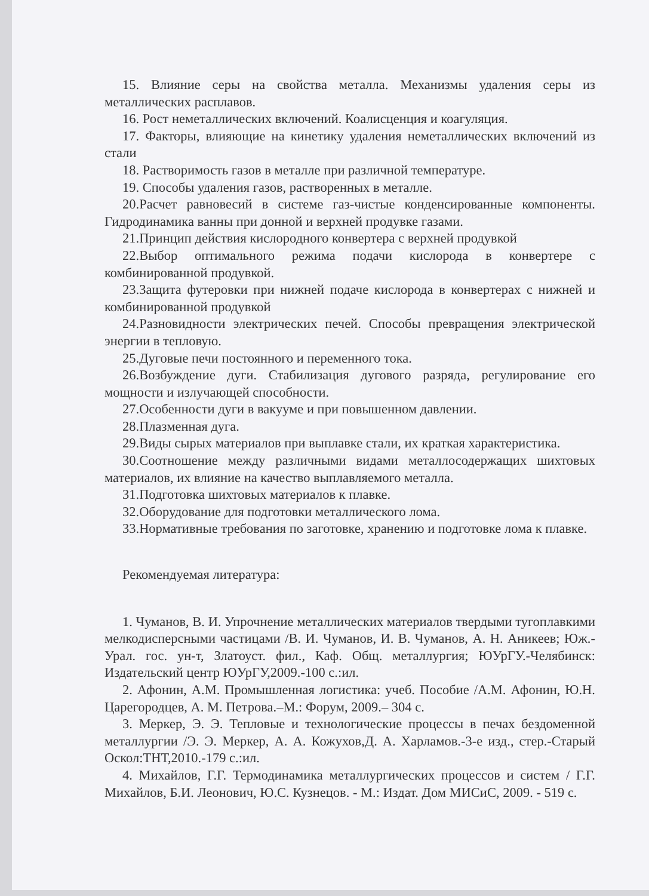15. Влияние серы на свойства металла. Механизмы удаления серы из металлических расплавов.
16. Рост неметаллических включений. Коалисценция и коагуляция.
17. Факторы, влияющие на кинетику удаления неметаллических включений из стали
18. Растворимость газов в металле при различной температуре.
19. Способы удаления газов, растворенных в металле.
20.Расчет равновесий в системе газ-чистые конденсированные компоненты. Гидродинамика ванны при донной и верхней продувке газами.
21.Принцип действия кислородного конвертера с верхней продувкой
22.Выбор оптимального режима подачи кислорода в конвертере с комбинированной продувкой.
23.Защита футеровки при нижней подаче кислорода в конвертерах с нижней и комбинированной продувкой
24.Разновидности электрических печей. Способы превращения электрической энергии в тепловую.
25.Дуговые печи постоянного и переменного тока.
26.Возбуждение дуги. Стабилизация дугового разряда, регулирование его мощности и излучающей способности.
27.Особенности дуги в вакууме и при повышенном давлении.
28.Плазменная дуга.
29.Виды сырых материалов при выплавке стали, их краткая характеристика.
30.Соотношение между различными видами металлосодержащих шихтовых материалов, их влияние на качество выплавляемого металла.
31.Подготовка шихтовых материалов к плавке.
32.Оборудование для подготовки металлического лома.
33.Нормативные требования по заготовке, хранению и подготовке лома к плавке.
Рекомендуемая литература:
1. Чуманов, В. И. Упрочнение металлических материалов твердыми тугоплавкими мелкодисперсными частицами /В. И. Чуманов, И. В. Чуманов, А. Н. Аникеев; Юж.-Урал. гос. ун-т, Златоуст. фил., Каф. Общ. металлургия; ЮУрГУ.-Челябинск: Издательский центр ЮУрГУ,2009.-100 с.:ил.
2. Афонин, А.М. Промышленная логистика: учеб. Пособие /А.М. Афонин, Ю.Н. Царегородцев, А. М. Петрова.–М.: Форум, 2009.– 304 с.
3. Меркер, Э. Э. Тепловые и технологические процессы в печах бездоменной металлургии /Э. Э. Меркер, А. А. Кожухов,Д. А. Харламов.-3-е изд., стер.-Старый Оскол:ТНТ,2010.-179 с.:ил.
4. Михайлов, Г.Г. Термодинамика металлургических процессов и систем / Г.Г. Михайлов, Б.И. Леонович, Ю.С. Кузнецов. - М.: Издат. Дом МИСиС, 2009. - 519 с.